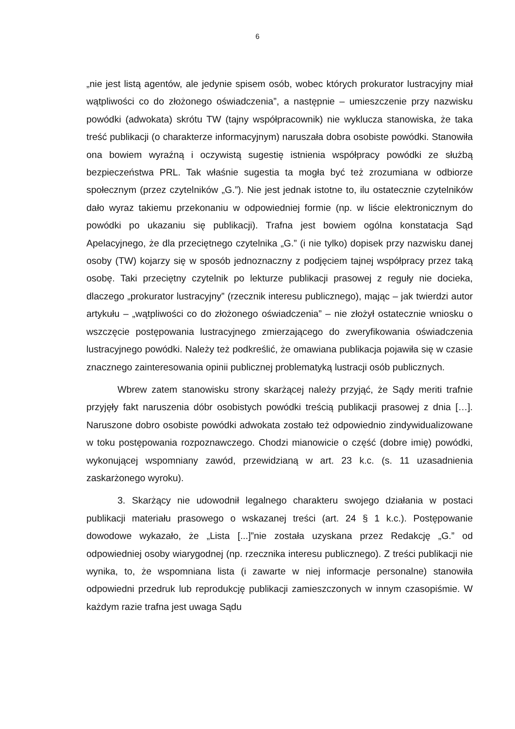6
„nie jest listą agentów, ale jedynie spisem osób, wobec których prokurator lustracyjny miał wątpliwości co do złożonego oświadczenia”, a następnie – umieszczenie przy nazwisku powódki (adwokata) skrótu TW (tajny współpracownik) nie wyklucza stanowiska, że taka treść publikacji (o charakterze informacyjnym) naruszała dobra osobiste powódki. Stanowiła ona bowiem wyraźną i oczywistą sugestię istnienia współpracy powódki ze służbą bezpieczeństwa PRL. Tak właśnie sugestia ta mogła być też zrozumiana w odbiorze społecznym (przez czytelników „G.”). Nie jest jednak istotne to, ilu ostatecznie czytelników dało wyraz takiemu przekonaniu w odpowiedniej formie (np. w liście elektronicznym do powódki po ukazaniu się publikacji). Trafna jest bowiem ogólna konstatacja Sąd Apelacyjnego, że dla przeciętnego czytelnika „G.” (i nie tylko) dopisek przy nazwisku danej osoby (TW) kojarzy się w sposób jednoznaczny z podjęciem tajnej współpracy przez taką osobę. Taki przeciętny czytelnik po lekturze publikacji prasowej z reguły nie docieka, dlaczego „prokurator lustracyjny” (rzecznik interesu publicznego), mając – jak twierdzi autor artykułu – „wątpliwości co do złożonego oświadczenia” – nie złożył ostatecznie wniosku o wszczęcie postępowania lustracyjnego zmierzającego do zweryfikowania oświadczenia lustracyjnego powódki. Należy też podkreślić, że omawiana publikacja pojawiła się w czasie znacznego zainteresowania opinii publicznej problematyką lustracji osób publicznych.
Wbrew zatem stanowisku strony skarżącej należy przyjąć, że Sądy meriti trafnie przyjęły fakt naruszenia dóbr osobistych powódki treścią publikacji prasowej z dnia […]. Naruszone dobro osobiste powódki adwokata zostało też odpowiednio zindywidualizowane w toku postępowania rozpoznawczego. Chodzi mianowicie o część (dobre imię) powódki, wykonującej wspomniany zawód, przewidzianą w art. 23 k.c. (s. 11 uzasadnienia zaskarżonego wyroku).
3. Skarżący nie udowodnił legalnego charakteru swojego działania w postaci publikacji materiału prasowego o wskazanej treści (art. 24 § 1 k.c.). Postępowanie dowodowe wykazało, że „Lista [...]”nie została uzyskana przez Redakcję „G.” od odpowiedniej osoby wiarygodnej (np. rzecznika interesu publicznego). Z treści publikacji nie wynika, to, że wspomniana lista (i zawarte w niej informacje personalne) stanowiła odpowiedni przedruk lub reprodukcję publikacji zamieszczonych w innym czasopiśmie. W każdym razie trafna jest uwaga Sądu